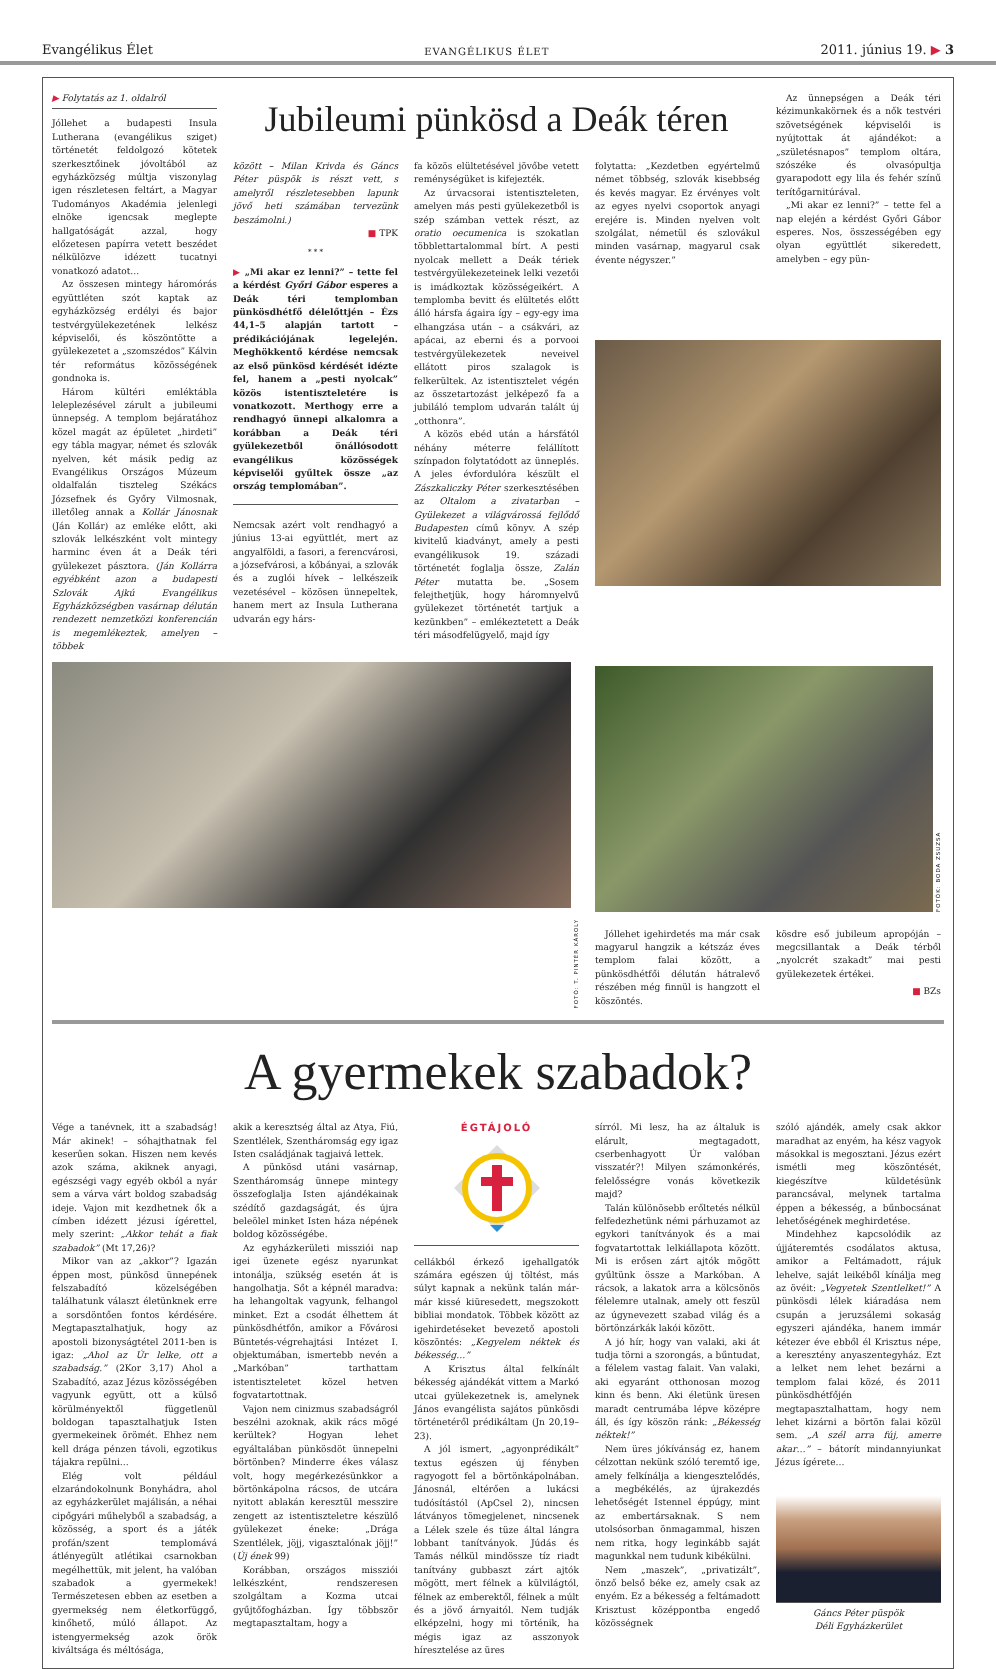Evangélikus Élet EVANGÉLIKUS ÉLET 2011. június 19. ▶ 3
▶ Folytatás az 1. oldalról
Jóllehet a budapesti Insula Lutherana (evangélikus sziget) történetét feldolgozó kötetek szerkesztőinek jóvoltából az egyházközség múltja viszonylag igen részletesen feltárt, a Magyar Tudományos Akadémia jelenlegi elnöke igencsak meglepte hallgatóságát azzal, hogy előzetesen papírra vetett beszédet nélkülözve idézett tucatnyi vonatkozó adatot…
Az összesen mintegy háromórás együttléten szót kaptak az egyházközség erdélyi és bajor testvérgyülekezetének lelkész képviselői, és köszöntötte a gyülekezetet a „szomszédos” Kálvin tér református közösségének gondnoka is.
Három kültéri emléktábla leleplezésével zárult a jubileumi ünnepség. A templom bejáratához közel magát az épületet „hirdeti” egy tábla magyar, német és szlovák nyelven, két másik pedig az Evangélikus Országos Múzeum oldalfalán tiszteleg Székács Józsefnek és Győry Vilmosnak, illetőleg annak a Kollár Jánosnak (Ján Kollár) az emléke előtt, aki szlovák lelkészként volt mintegy harminc éven át a Deák téri gyülekezet pásztora. (Ján Kollárra egyébként azon a budapesti Szlovák Ajkú Evangélikus Egyházközségben vasárnap délután rendezett nemzetközi konferencián is megemlékeztek, amelyen – többek
Jubileumi pünkösd a Deák téren
között – Milan Krivda és Gáncs Péter püspök is részt vett, s amelyről részletesebben lapunk jövő heti számában tervezünk beszámolni.)
■ TPK
* * *
▶ „Mi akar ez lenni?” – tette fel a kérdést Győri Gábor esperes a Deák téri templomban pünkösdhétfő délelőttjén – Ézs 44,1–5 alapján tartott – prédikációjának legelején. Meghökkentő kérdése nemcsak az első pünkösd kérdését idézte fel, hanem a „pesti nyolcak” közös istentiszteletére is vonatkozott. Merthogy erre a rendhagyó ünnepi alkalomra a korábban a Deák téri gyülekezetből önállósodott evangélikus közösségek képviselői gyűltek össze „az ország templomában”.
Nemcsak azért volt rendhagyó a június 13-ai együttlét, mert az angyalföldi, a fasori, a ferencvárosi, a józsefvárosi, a kőbányai, a szlovák és a zuglói hívek – lelkészeik vezetésével – közösen ünnepeltek, hanem mert az Insula Lutherana udvarán egy hárs-
fa közös elültetésével jövőbe vetett reménységüket is kifejezték.
Az úrvacsorai istentiszteleten, amelyen más pesti gyülekezetből is szép számban vettek részt, az oratio oecumenica is szokatlan többlettartalommal bírt. A pesti nyolcak mellett a Deák tériek testvérgyülekezeteinek lelki vezetői is imádkoztak közösségeikért. A templomba bevitt és elültetés előtt álló hársfa ágaira így – egy-egy ima elhangzása után – a csákvári, az apácai, az eberni és a porvooi testvérgyülekezetek neveivel ellátott piros szalagok is felkerültek. Az istentisztelet végén az összetartozást jelképező fa a jubiláló templom udvarán talált új „otthonra”.
A közös ebéd után a hársfától néhány méterre felállított színpadon folytatódott az ünneplés. A jeles évfordulóra készült el Zászkaliczky Péter szerkesztésében az Oltalom a zivatarban – Gyülekezet a világvárossá fejlődő Budapesten című könyv. A szép kivitelű kiadványt, amely a pesti evangélikusok 19. századi történetét foglalja össze, Zalán Péter mutatta be. „Sosem felejthetjük, hogy háromnyelvű gyülekezet történetét tartjuk a kezünkben” – emlékeztetett a Deák téri másodfelügyelő, majd így
folytatta: „Kezdetben egyértelmű német többség, szlovák kisebbség és kevés magyar. Ez érvényes volt az egyes nyelvi csoportok anyagi erejére is. Minden nyelven volt szolgálat, németül és szlovákul minden vasárnap, magyarul csak évente négyszer.”
Az ünnepségen a Deák téri kézimunkakörnek és a nők testvéri szövetségének képviselői is nyújtottak át ajándékot: a „születésnapos” templom oltára, szószéke és olvasópultja gyarapodott egy lila és fehér színű terítőgarnitúrával.
„Mi akar ez lenni?” – tette fel a nap elején a kérdést Győri Gábor esperes. Nos, összességében egy olyan együttlét sikeredett, amelyben – egy pün-
FOTÓK: BODA ZSUZSA
FOTÓ: T. PINTÉR KÁROLY
Jóllehet igehirdetés ma már csak magyarul hangzik a kétszáz éves templom falai között, a pünkösdhétfői délután hátralevő részében még finnül is hangzott el köszöntés.
kösdre eső jubileum apropóján – megcsillantak a Deák térből „nyolcrét szakadt” mai pesti gyülekezetek értékei.
■ BZs
A gyermekek szabadok?
Vége a tanévnek, itt a szabadság! Már akinek! – sóhajthatnak fel keserűen sokan. Hiszen nem kevés azok száma, akiknek anyagi, egészségi vagy egyéb okból a nyár sem a várva várt boldog szabadság ideje. Vajon mit kezdhetnek ők a címben idézett jézusi ígérettel, mely szerint: „Akkor tehát a fiak szabadok” (Mt 17,26)?
Mikor van az „akkor”? Igazán éppen most, pünkösd ünnepének felszabadító közelségében találhatunk választ életünknek erre a sorsdöntően fontos kérdésére. Megtapasztalhatjuk, hogy az apostoli bizonyságtétel 2011-ben is igaz: „Ahol az Úr lelke, ott a szabadság.” (2Kor 3,17) Ahol a Szabadító, azaz Jézus közösségében vagyunk együtt, ott a külső körülményektől függetlenül boldogan tapasztalhatjuk Isten gyermekeinek örömét. Ehhez nem kell drága pénzen távoli, egzotikus tájakra repülni…
Elég volt például elzarándokolnunk Bonyhádra, ahol az egyházkerület majálisán, a néhai cipőgyári műhelyből a szabadság, a közösség, a sport és a játék profán/szent templomává átlényegült atlétikai csarnokban megélhettük, mit jelent, ha valóban szabadok a gyermekek! Természetesen ebben az esetben a gyermekség nem életkorfüggő, kinőhető, múló állapot. Az istengyermekség azok örök kiváltsága és méltósága,
akik a keresztség által az Atya, Fiú, Szentlélek, Szentháromság egy igaz Isten családjának tagjaivá lettek.
A pünkösd utáni vasárnap, Szentháromság ünnepe mintegy összefoglalja Isten ajándékainak szédítő gazdagságát, és újra beleölel minket Isten háza népének boldog közösségébe.
Az egyházkerületi missziói nap igei üzenete egész nyarunkat intonálja, szükség esetén át is hangolhatja. Sőt a képnél maradva: ha lehangoltak vagyunk, felhangol minket. Ezt a csodát élhettem át pünkösdhétfőn, amikor a Fővárosi Büntetés-végrehajtási Intézet I. objektumában, ismertebb nevén a „Markóban” tarthattam istentiszteletet közel hetven fogvatartottnak.
Vajon nem cinizmus szabadságról beszélni azoknak, akik rács mögé kerültek? Hogyan lehet egyáltalában pünkösdöt ünnepelni börtönben? Minderre ékes válasz volt, hogy megérkezésünkkor a börtönkápolna rácsos, de utcára nyitott ablakán keresztül messzire zengett az istentiszteletre készülő gyülekezet éneke: „Drága Szentlélek, jöjj, vigasztalónak jöjj!” (Új ének 99)
Korábban, országos missziói lelkészként, rendszeresen szolgáltam a Kozma utcai gyűjtőfogházban. Így többször megtapasztaltam, hogy a
ÉGTÁJOLÓ
cellákból érkező igehallgatók számára egészen új töltést, más súlyt kapnak a nekünk talán már-már kissé kiüresedett, megszokott bibliai mondatok. Többek között az igehirdetéseket bevezető apostoli köszöntés: „Kegyelem néktek és békesség…”
A Krisztus által felkínált békesség ajándékát vittem a Markó utcai gyülekezetnek is, amelynek János evangélista sajátos pünkösdi történetéről prédikáltam (Jn 20,19–23).
A jól ismert, „agyonprédikált” textus egészen új fényben ragyogott fel a börtönkápolnában. Jánosnál, eltérően a lukácsi tudósítástól (ApCsel 2), nincsen látványos tömegjelenet, nincsenek a Lélek szele és tüze által lángra lobbant tanítványok. Júdás és Tamás nélkül mindössze tíz riadt tanítvány gubbaszt zárt ajtók mögött, mert félnek a külvilágtól, félnek az emberektől, félnek a múlt és a jövő árnyaitól. Nem tudják elképzelni, hogy mi történik, ha mégis igaz az asszonyok híresztelése az üres
sírról. Mi lesz, ha az általuk is elárult, megtagadott, cserbenhagyott Úr valóban visszatér?! Milyen számonkérés, felelősségre vonás következik majd?
Talán különösebb erőltetés nélkül felfedezhetünk némi párhuzamot az egykori tanítványok és a mai fogvatartottak lelkiállapota között. Mi is erősen zárt ajtók mögött gyűltünk össze a Markóban. A rácsok, a lakatok arra a kölcsönös félelemre utalnak, amely ott feszül az úgynevezett szabad világ és a börtönzárkák lakói között.
A jó hír, hogy van valaki, aki át tudja törni a szorongás, a bűntudat, a félelem vastag falait. Van valaki, aki egyaránt otthonosan mozog kinn és benn. Aki életünk üresen maradt centrumába lépve középre áll, és így köszön ránk: „Békesség néktek!”
Nem üres jókívánság ez, hanem célzottan nekünk szóló teremtő ige, amely felkínálja a kiengesztelődés, a megbékélés, az újrakezdés lehetőségét Istennel éppúgy, mint az embertársaknak. S nem utolsósorban önmagammal, hiszen nem ritka, hogy leginkább saját magunkkal nem tudunk kibékülni.
Nem „maszek”, „privatizált”, önző belső béke ez, amely csak az enyém. Ez a békesség a feltámadott Krisztust középpontba engedő közösségnek
szóló ajándék, amely csak akkor maradhat az enyém, ha kész vagyok másokkal is megosztani. Jézus ezért ismétli meg köszöntését, kiegészítve küldetésünk parancsával, melynek tartalma éppen a békesség, a bűnbocsánat lehetőségének meghirdetése.
Mindehhez kapcsolódik az újjáteremtés csodálatos aktusa, amikor a Feltámadott, rájuk lehelve, saját leikéből kínálja meg az övéit: „Vegyetek Szentlelket!” A pünkösdi lélek kiáradása nem csupán a jeruzsálemi sokaság egyszeri ajándéka, hanem immár kétezer éve ebből él Krisztus népe, a keresztény anyaszentegyház. Ezt a lelket nem lehet bezárni a templom falai közé, és 2011 pünkösdhétfőjén megtapasztalhattam, hogy nem lehet kizárni a börtön falai közül sem. „A szél arra fúj, amerre akar…” – bátorít mindannyiunkat Jézus ígérete…
Gáncs Péter püspök
Déli Egyházkerület